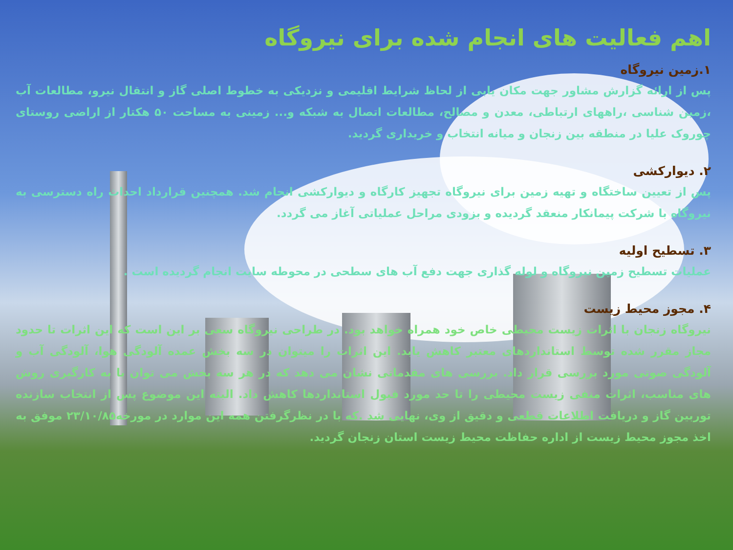اهم فعالیت های انجام شده برای نیروگاه
۱.زمین نیروگاه
پس از ارائه گزارش مشاور جهت مکان یابی از لحاظ شرایط اقلیمی و نزدیکی به خطوط اصلی گاز و انتقال نیرو، مطالعات آب ،زمین شناسی ،راههای ارتباطی، معدن و مصالح، مطالعات اتصال به شبکه و... زمینی به مساحت ۵۰ هکتار از اراضی روستای چوروک علیا در منطقه بین زنجان و میانه انتخاب و خریداری گردید.
۲. دیوارکشی
پس از تعیین ساختگاه و تهیه زمین برای نیروگاه تجهیز کارگاه و دیوارکشی انجام شد. همچنین قرارداد احداث راه دسترسی به نیروگاه با شرکت پیمانکار منعقد گردیده و بزودی مراحل عملیاتی آغاز می گردد.
۳. تسطیح اولیه
عملیات تسطیح زمین نیروگاه و لوله گذاری جهت دفع آب های سطحی در محوطه سایت انجام گردیده است .
۴. مجوز محیط زیست
نیروگاه زنجان با اثرات زیست محیطی خاص خود همراه خواهد بود. در طراحی نیروگاه سعی بر این است که این اثرات تا حدود مجاز مقرر شده توسط استانداردهای معتبر کاهش یابد. این اثرات را میتوان در سه بخش عمده آلودگی هوا، آلودگی آب و آلودگی صوتی مورد بررسی قرار داد. بررسی های مقدماتی نشان می دهد که در هر سه بخش می توان با به کارگیری روش های مناسب، اثرات منفی زیست محیطی را تا حد مورد قبول استانداردها کاهش داد. البته این موضوع پس از انتخاب سازنده توربین گاز و دریافت اطلاعات قطعی و دقیق از وی، نهایی شد .که با در نظرگرفتن همه این موارد در مورخه۲۳/۱۰/۸۵ موفق به اخذ مجوز محیط زیست از اداره حفاظت محیط زیست استان زنجان گردید.